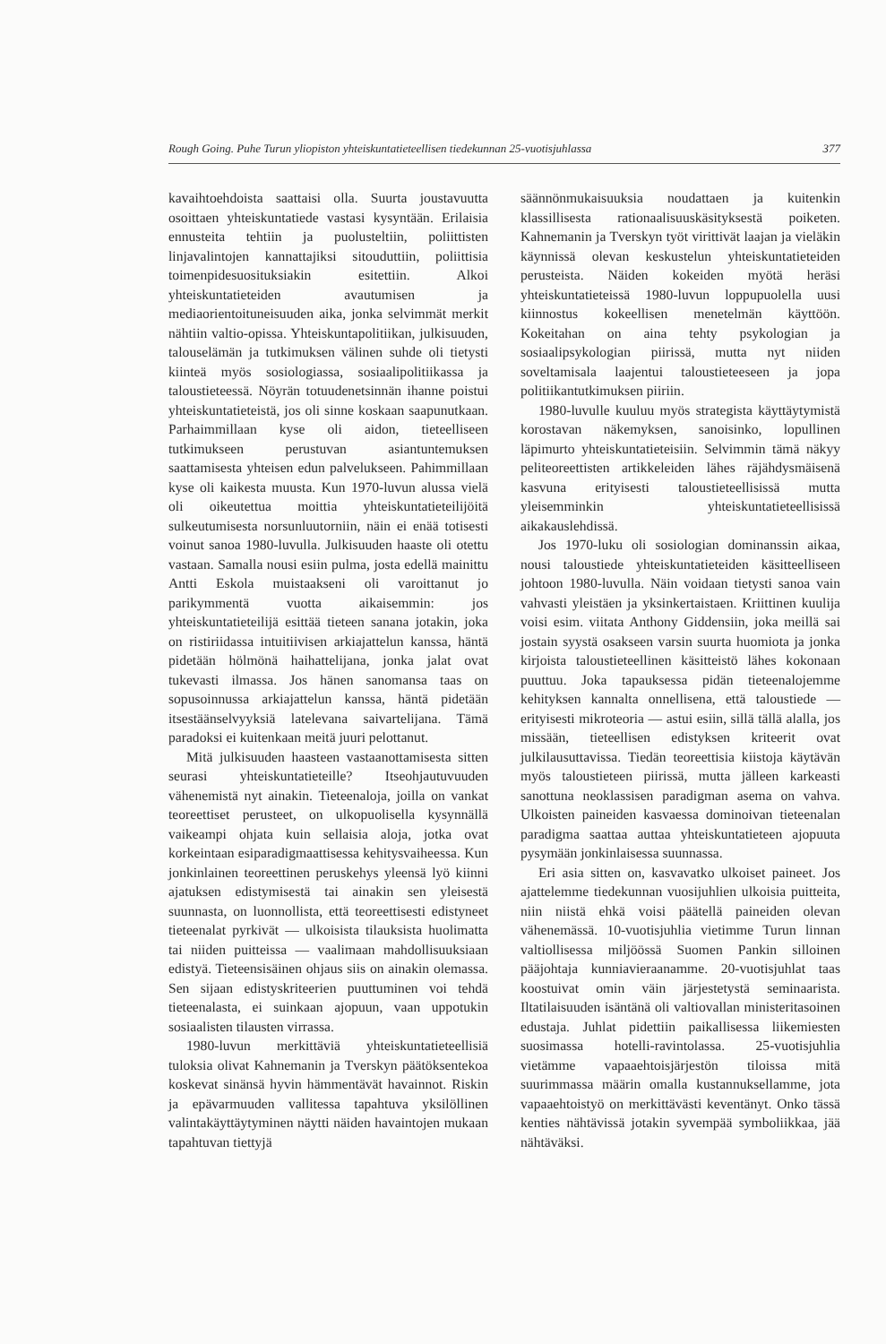Rough Going. Puhe Turun yliopiston yhteiskuntatieteellisen tiedekunnan 25-vuotisjuhlassa 377
kavaihtoehdoista saattaisi olla. Suurta joustavuutta osoittaen yhteiskuntatiede vastasi kysyntään. Erilaisia ennusteita tehtiin ja puolusteltiin, poliittisten linjavalintojen kannattajiksi sitouduttiin, poliittisia toimenpidesuosituksiakin esitettiin. Alkoi yhteiskuntatieteiden avautumisen ja mediaorientoituneisuuden aika, jonka selvimmät merkit nähtiin valtio-opissa. Yhteiskuntapolitiikan, julkisuuden, talouselämän ja tutkimuksen välinen suhde oli tietysti kiinteä myös sosiologiassa, sosiaalipolitiikassa ja taloustieteessä. Nöyrän totuudenetsinnän ihanne poistui yhteiskuntatieteistä, jos oli sinne koskaan saapunutkaan. Parhaimmillaan kyse oli aidon, tieteelliseen tutkimukseen perustuvan asiantuntemuksen saattamisesta yhteisen edun palvelukseen. Pahimmillaan kyse oli kaikesta muusta. Kun 1970-luvun alussa vielä oli oikeutettua moittia yhteiskuntatieteilijöitä sulkeutumisesta norsunluutorniin, näin ei enää totisesti voinut sanoa 1980-luvulla. Julkisuuden haaste oli otettu vastaan. Samalla nousi esiin pulma, josta edellä mainittu Antti Eskola muistaakseni oli varoittanut jo parikymmentä vuotta aikaisemmin: jos yhteiskuntatieteilijä esittää tieteen sanana jotakin, joka on ristiriidassa intuitiivisen arkiajattelun kanssa, häntä pidetään hölmönä haihattelijana, jonka jalat ovat tukevasti ilmassa. Jos hänen sanomansa taas on sopusoinnussa arkiajattelun kanssa, häntä pidetään itsestäänselvyyksiä latelevana saivartelijana. Tämä paradoksi ei kuitenkaan meitä juuri pelottanut.
Mitä julkisuuden haasteen vastaanottamisesta sitten seurasi yhteiskuntatieteille? Itseohjautuvuuden vähenemistä nyt ainakin. Tieteenaloja, joilla on vankat teoreettiset perusteet, on ulkopuolisella kysynnällä vaikeampi ohjata kuin sellaisia aloja, jotka ovat korkeintaan esiparadigmaattisessa kehitysvaiheessa. Kun jonkinlainen teoreettinen peruskehys yleensä lyö kiinni ajatuksen edistymisestä tai ainakin sen yleisestä suunnasta, on luonnollista, että teoreettisesti edistyneet tieteenalat pyrkivät — ulkoisista tilauksista huolimatta tai niiden puitteissa — vaalimaan mahdollisuuksiaan edistyä. Tieteensisäinen ohjaus siis on ainakin olemassa. Sen sijaan edistyskriteerien puuttuminen voi tehdä tieteenalasta, ei suinkaan ajopuun, vaan uppotukin sosiaalisten tilausten virrassa.
1980-luvun merkittäviä yhteiskuntatieteellisiä tuloksia olivat Kahnemanin ja Tverskyn päätöksentekoa koskevat sinänsä hyvin hämmentävät havainnot. Riskin ja epävarmuuden vallitessa tapahtuva yksilöllinen valintakäyttäytyminen näytti näiden havaintojen mukaan tapahtuvan tiettyjä
säännönmukaisuuksia noudattaen ja kuitenkin klassillisesta rationaalisuuskäsityksestä poiketen. Kahnemanin ja Tverskyn työt virittivät laajan ja vieläkin käynnissä olevan keskustelun yhteiskuntatieteiden perusteista. Näiden kokeiden myötä heräsi yhteiskuntatieteissä 1980-luvun loppupuolella uusi kiinnostus kokeellisen menetelmän käyttöön. Kokeitahan on aina tehty psykologian ja sosiaalipsykologian piirissä, mutta nyt niiden soveltamisala laajentui taloustieteeseen ja jopa politiikantutkimuksen piiriin.
1980-luvulle kuuluu myös strategista käyttäytymistä korostavan näkemyksen, sanoisinko, lopullinen läpimurto yhteiskuntatieteisiin. Selvimmin tämä näkyy peliteoreettisten artikkeleiden lähes räjähdysmäisenä kasvuna erityisesti taloustieteellisissä mutta yleisemminkin yhteiskuntatieteellisissä aikakauslehdissä.
Jos 1970-luku oli sosiologian dominanssin aikaa, nousi taloustiede yhteiskuntatieteiden käsitteelliseen johtoon 1980-luvulla. Näin voidaan tietysti sanoa vain vahvasti yleistäen ja yksinkertaistaen. Kriittinen kuulija voisi esim. viitata Anthony Giddensiin, joka meillä sai jostain syystä osakseen varsin suurta huomiota ja jonka kirjoista taloustieteellinen käsitteistö lähes kokonaan puuttuu. Joka tapauksessa pidän tieteenalojemme kehityksen kannalta onnellisena, että taloustiede — erityisesti mikroteoria — astui esiin, sillä tällä alalla, jos missään, tieteellisen edistyksen kriteerit ovat julkilausuttavissa. Tiedän teoreettisia kiistoja käytävän myös taloustieteen piirissä, mutta jälleen karkeasti sanottuna neoklassisen paradigman asema on vahva. Ulkoisten paineiden kasvaessa dominoivan tieteenalan paradigma saattaa auttaa yhteiskuntatieteen ajopuuta pysymään jonkinlaisessa suunnassa.
Eri asia sitten on, kasvavatko ulkoiset paineet. Jos ajattelemme tiedekunnan vuosijuhlien ulkoisia puitteita, niin niistä ehkä voisi päätellä paineiden olevan vähenemässä. 10-vuotisjuhlia vietimme Turun linnan valtiollisessa miljöössä Suomen Pankin silloinen pääjohtaja kunniavieraanamme. 20-vuotisjuhlat taas koostuivat omin väin järjestetystä seminaarista. Iltatilaisuuden isäntänä oli valtiovallan ministeritasoinen edustaja. Juhlat pidettiin paikallisessa liikemiesten suosimassa hotelli-ravintolassa. 25-vuotisjuhlia vietämme vapaaehtoisjärjestön tiloissa mitä suurimmassa määrin omalla kustannuksellamme, jota vapaaehtoistyö on merkittävästi keventänyt. Onko tässä kenties nähtävissä jotakin syvempää symboliikkaa, jää nähtäväksi.